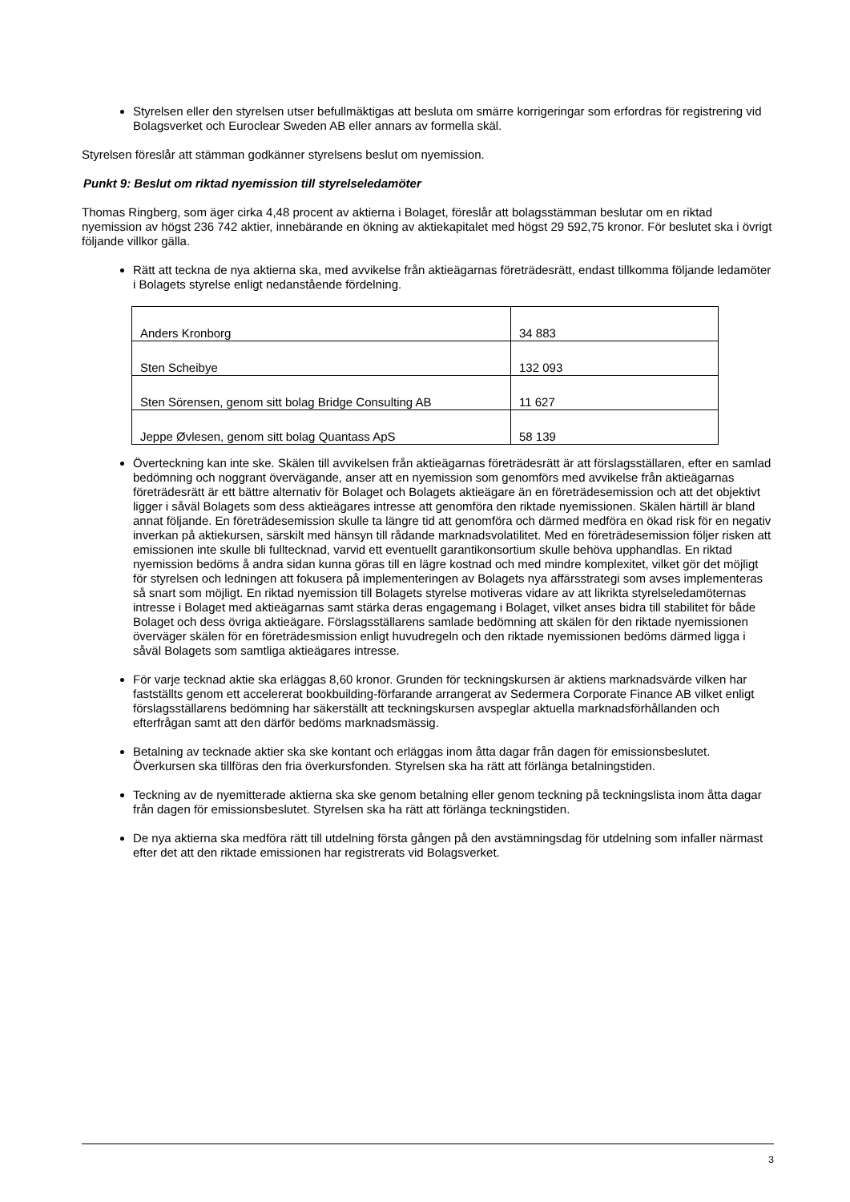Styrelsen eller den styrelsen utser befullmäktigas att besluta om smärre korrigeringar som erfordras för registrering vid Bolagsverket och Euroclear Sweden AB eller annars av formella skäl.
Styrelsen föreslår att stämman godkänner styrelsens beslut om nyemission.
Punkt 9: Beslut om riktad nyemission till styrelseledamöter
Thomas Ringberg, som äger cirka 4,48 procent av aktierna i Bolaget, föreslår att bolagsstämman beslutar om en riktad nyemission av högst 236 742 aktier, innebärande en ökning av aktiekapitalet med högst 29 592,75 kronor. För beslutet ska i övrigt följande villkor gälla.
Rätt att teckna de nya aktierna ska, med avvikelse från aktieägarnas företrädesrätt, endast tillkomma följande ledamöter i Bolagets styrelse enligt nedanstående fördelning.
| Anders Kronborg | 34 883 |
| Sten Scheibye | 132 093 |
| Sten Sörensen, genom sitt bolag Bridge Consulting AB | 11 627 |
| Jeppe Øvlesen, genom sitt bolag Quantass ApS | 58 139 |
Överteckning kan inte ske. Skälen till avvikelsen från aktieägarnas företrädesrätt är att förslagsställaren, efter en samlad bedömning och noggrant övervägande, anser att en nyemission som genomförs med avvikelse från aktieägarnas företrädesrätt är ett bättre alternativ för Bolaget och Bolagets aktieägare än en företrädesemission och att det objektivt ligger i såväl Bolagets som dess aktieägares intresse att genomföra den riktade nyemissionen. Skälen härtill är bland annat följande. En företrädesemission skulle ta längre tid att genomföra och därmed medföra en ökad risk för en negativ inverkan på aktiekursen, särskilt med hänsyn till rådande marknadsvolatilitet. Med en företrädesemission följer risken att emissionen inte skulle bli fulltecknad, varvid ett eventuellt garantikonsortium skulle behöva upphandlas. En riktad nyemission bedöms å andra sidan kunna göras till en lägre kostnad och med mindre komplexitet, vilket gör det möjligt för styrelsen och ledningen att fokusera på implementeringen av Bolagets nya affärsstrategi som avses implementeras så snart som möjligt. En riktad nyemission till Bolagets styrelse motiveras vidare av att likrikta styrelseledamöternas intresse i Bolaget med aktieägarnas samt stärka deras engagemang i Bolaget, vilket anses bidra till stabilitet för både Bolaget och dess övriga aktieägare. Förslagsställarens samlade bedömning att skälen för den riktade nyemissionen överväger skälen för en företrädesmission enligt huvudregeln och den riktade nyemissionen bedöms därmed ligga i såväl Bolagets som samtliga aktieägares intresse.
För varje tecknad aktie ska erläggas 8,60 kronor. Grunden för teckningskursen är aktiens marknadsvärde vilken har fastställts genom ett accelererat bookbuilding-förfarande arrangerat av Sedermera Corporate Finance AB vilket enligt förslagsställarens bedömning har säkerställt att teckningskursen avspeglar aktuella marknadsförhållanden och efterfrågan samt att den därför bedöms marknadsmässig.
Betalning av tecknade aktier ska ske kontant och erläggas inom åtta dagar från dagen för emissionsbeslutet. Överkursen ska tillföras den fria överkursfonden. Styrelsen ska ha rätt att förlänga betalningstiden.
Teckning av de nyemitterade aktierna ska ske genom betalning eller genom teckning på teckningslista inom åtta dagar från dagen för emissionsbeslutet. Styrelsen ska ha rätt att förlänga teckningstiden.
De nya aktierna ska medföra rätt till utdelning första gången på den avstämningsdag för utdelning som infaller närmast efter det att den riktade emissionen har registrerats vid Bolagsverket.
3